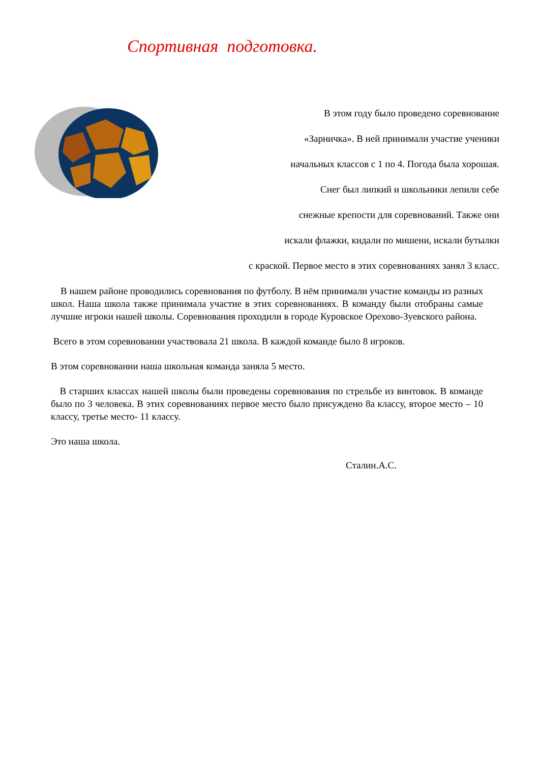Спортивная подготовка.
В этом году было проведено соревнование
«Зарничка». В ней принимали участие ученики
начальных классов с 1 по 4. Погода была хорошая.
Снег был липкий и школьники лепили себе
снежные крепости для соревнований. Также они
искали флажки, кидали по мишени, искали бутылки
с краской. Первое место в этих соревнованиях занял 3 класс.
В нашем районе проводились соревнования по футболу. В нём принимали участие команды из разных школ. Наша школа также принимала участие в этих соревнованиях. В команду были отобраны самые лучшие игроки нашей школы. Соревнования проходили в городе Куровское Орехово-Зуевского района.
Всего в этом соревновании участвовала 21 школа. В каждой команде было 8 игроков.
В этом соревновании наша школьная команда заняла 5 место.
В старших классах нашей школы были проведены соревнования по стрельбе из винтовок. В команде было по 3 человека. В этих соревнованиях первое место было присуждено 8а классу, второе место – 10 классу, третье место- 11 классу.
Это наша школа.
Сталин.А.С.